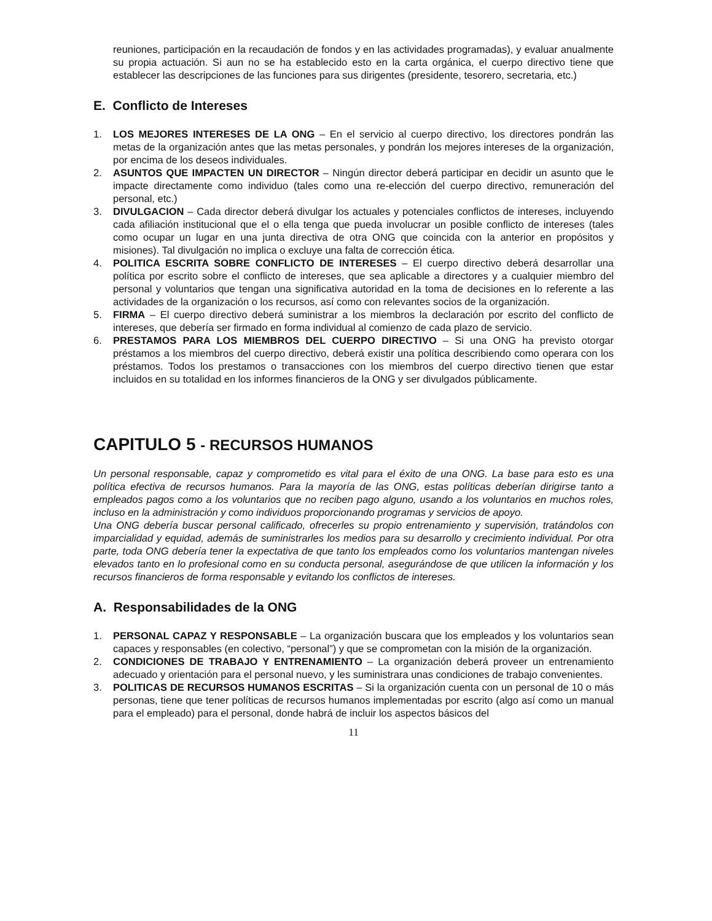reuniones, participación en la recaudación de fondos y en las actividades programadas), y evaluar anualmente su propia actuación. Si aun no se ha establecido esto en la carta orgánica, el cuerpo directivo tiene que establecer las descripciones de las funciones para sus dirigentes (presidente, tesorero, secretaria, etc.)
E. Conflicto de Intereses
1. LOS MEJORES INTERESES DE LA ONG – En el servicio al cuerpo directivo, los directores pondrán las metas de la organización antes que las metas personales, y pondrán los mejores intereses de la organización, por encima de los deseos individuales.
2. ASUNTOS QUE IMPACTEN UN DIRECTOR – Ningún director deberá participar en decidir un asunto que le impacte directamente como individuo (tales como una re-elección del cuerpo directivo, remuneración del personal, etc.)
3. DIVULGACION – Cada director deberá divulgar los actuales y potenciales conflictos de intereses, incluyendo cada afiliación institucional que el o ella tenga que pueda involucrar un posible conflicto de intereses (tales como ocupar un lugar en una junta directiva de otra ONG que coincida con la anterior en propósitos y misiones). Tal divulgación no implica o excluye una falta de corrección ética.
4. POLITICA ESCRITA SOBRE CONFLICTO DE INTERESES – El cuerpo directivo deberá desarrollar una política por escrito sobre el conflicto de intereses, que sea aplicable a directores y a cualquier miembro del personal y voluntarios que tengan una significativa autoridad en la toma de decisiones en lo referente a las actividades de la organización o los recursos, así como con relevantes socios de la organización.
5. FIRMA – El cuerpo directivo deberá suministrar a los miembros la declaración por escrito del conflicto de intereses, que debería ser firmado en forma individual al comienzo de cada plazo de servicio.
6. PRESTAMOS PARA LOS MIEMBROS DEL CUERPO DIRECTIVO – Si una ONG ha previsto otorgar préstamos a los miembros del cuerpo directivo, deberá existir una política describiendo como operara con los préstamos. Todos los prestamos o transacciones con los miembros del cuerpo directivo tienen que estar incluidos en su totalidad en los informes financieros de la ONG y ser divulgados públicamente.
CAPITULO 5 - RECURSOS HUMANOS
Un personal responsable, capaz y comprometido es vital para el éxito de una ONG. La base para esto es una política efectiva de recursos humanos. Para la mayoría de las ONG, estas políticas deberían dirigirse tanto a empleados pagos como a los voluntarios que no reciben pago alguno, usando a los voluntarios en muchos roles, incluso en la administración y como individuos proporcionando programas y servicios de apoyo.
Una ONG debería buscar personal calificado, ofrecerles su propio entrenamiento y supervisión, tratándolos con imparcialidad y equidad, además de suministrarles los medios para su desarrollo y crecimiento individual. Por otra parte, toda ONG debería tener la expectativa de que tanto los empleados como los voluntarios mantengan niveles elevados tanto en lo profesional como en su conducta personal, asegurándose de que utilicen la información y los recursos financieros de forma responsable y evitando los conflictos de intereses.
A. Responsabilidades de la ONG
1. PERSONAL CAPAZ Y RESPONSABLE – La organización buscara que los empleados y los voluntarios sean capaces y responsables (en colectivo, “personal”) y que se comprometan con la misión de la organización.
2. CONDICIONES DE TRABAJO Y ENTRENAMIENTO – La organización deberá proveer un entrenamiento adecuado y orientación para el personal nuevo, y les suministrara unas condiciones de trabajo convenientes.
3. POLITICAS DE RECURSOS HUMANOS ESCRITAS – Si la organización cuenta con un personal de 10 o más personas, tiene que tener políticas de recursos humanos implementadas por escrito (algo así como un manual para el empleado) para el personal, donde habrá de incluir los aspectos básicos del
11